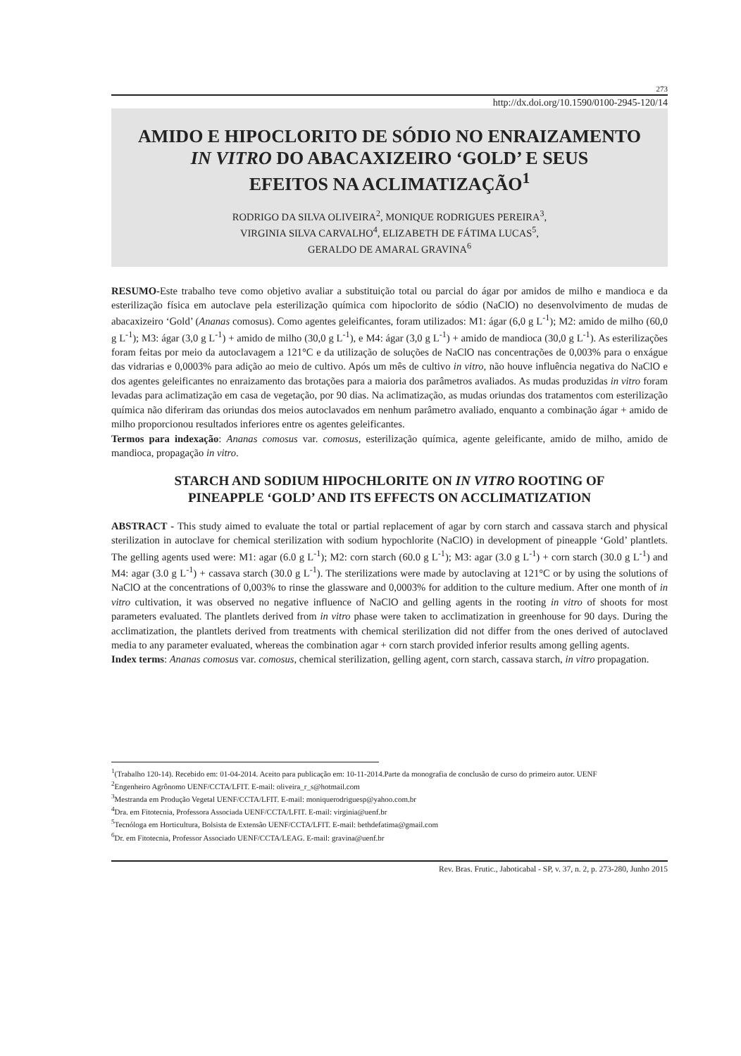273
http://dx.doi.org/10.1590/0100-2945-120/14
AMIDO E HIPOCLORITO DE SÓDIO NO ENRAIZAMENTO
IN VITRO DO ABACAXIZEIRO ‘GOLD’ E SEUS
EFEITOS NA ACLIMATIZAÇÃO<sup>1</sup>
RODRIGO DA SILVA OLIVEIRA<sup>2</sup>, MONIQUE RODRIGUES PEREIRA<sup>3</sup>,
VIRGINIA SILVA CARVALHO<sup>4</sup>, ELIZABETH DE FÁTIMA LUCAS<sup>5</sup>,
GERALDO DE AMARAL GRAVINA<sup>6</sup>
RESUMO-Este trabalho teve como objetivo avaliar a substituição total ou parcial do ágar por amidos de milho e mandioca e da esterilização física em autoclave pela esterilização química com hipoclorito de sódio (NaClO) no desenvolvimento de mudas de abacaxizeiro ‘Gold’ (Ananas comosus). Como agentes geleificantes, foram utilizados: M1: ágar (6,0 g L<sup>-1</sup>); M2: amido de milho (60,0 g L<sup>-1</sup>); M3: ágar (3,0 g L<sup>-1</sup>) + amido de milho (30,0 g L<sup>-1</sup>), e M4: ágar (3,0 g L<sup>-1</sup>) + amido de mandioca (30,0 g L<sup>-1</sup>). As esterilizações foram feitas por meio da autoclavagem a 121°C e da utilização de soluções de NaClO nas concentrações de 0,003% para o enxágue das vidrarias e 0,0003% para adição ao meio de cultivo. Após um mês de cultivo in vitro, não houve influência negativa do NaClO e dos agentes geleificantes no enraizamento das brotações para a maioria dos parâmetros avaliados. As mudas produzidas in vitro foram levadas para aclimatização em casa de vegetação, por 90 dias. Na aclimatização, as mudas oriundas dos tratamentos com esterilização química não diferiram das oriundas dos meios autoclavados em nenhum parâmetro avaliado, enquanto a combinação ágar + amido de milho proporcionou resultados inferiores entre os agentes geleificantes.
Termos para indexação: Ananas comosus var. comosus, esterilização química, agente geleificante, amido de milho, amido de mandioca, propagação in vitro.
STARCH AND SODIUM HIPOCHLORITE ON IN VITRO ROOTING OF
PINEAPPLE ‘GOLD’ AND ITS EFFECTS ON ACCLIMATIZATION
ABSTRACT - This study aimed to evaluate the total or partial replacement of agar by corn starch and cassava starch and physical sterilization in autoclave for chemical sterilization with sodium hypochlorite (NaClO) in development of pineapple ‘Gold’ plantlets. The gelling agents used were: M1: agar (6.0 g L<sup>-1</sup>); M2: corn starch (60.0 g L<sup>-1</sup>); M3: agar (3.0 g L<sup>-1</sup>) + corn starch (30.0 g L<sup>-1</sup>) and M4: agar (3.0 g L<sup>-1</sup>) + cassava starch (30.0 g L<sup>-1</sup>). The sterilizations were made by autoclaving at 121°C or by using the solutions of NaClO at the concentrations of 0,003% to rinse the glassware and 0,0003% for addition to the culture medium. After one month of in vitro cultivation, it was observed no negative influence of NaClO and gelling agents in the rooting in vitro of shoots for most parameters evaluated. The plantlets derived from in vitro phase were taken to acclimatization in greenhouse for 90 days. During the acclimatization, the plantlets derived from treatments with chemical sterilization did not differ from the ones derived of autoclaved media to any parameter evaluated, whereas the combination agar + corn starch provided inferior results among gelling agents.
Index terms: Ananas comosus var. comosus, chemical sterilization, gelling agent, corn starch, cassava starch, in vitro propagation.
<sup>1</sup> (Trabalho 120-14). Recebido em: 01-04-2014. Aceito para publicação em: 10-11-2014.Parte da monografia de conclusão de curso do primeiro autor. UENF
<sup>2</sup> Engenheiro Agrônomo UENF/CCTA/LFIT. E-mail: oliveira_r_s@hotmail.com
<sup>3</sup> Mestranda em Produção Vegetal UENF/CCTA/LFIT. E-mail: moniquerodriguesp@yahoo.com.br
<sup>4</sup> Dra. em Fitotecnia, Professora Associada UENF/CCTA/LFIT. E-mail: virginia@uenf.br
<sup>5</sup> Tecnóloga em Horticultura, Bolsista de Extensão UENF/CCTA/LFIT. E-mail: bethdefatima@gmail.com
<sup>6</sup> Dr. em Fitotecnia, Professor Associado UENF/CCTA/LEAG. E-mail: gravina@uenf.br
Rev. Bras. Frutic., Jaboticabal - SP, v. 37, n. 2, p. 273-280, Junho 2015